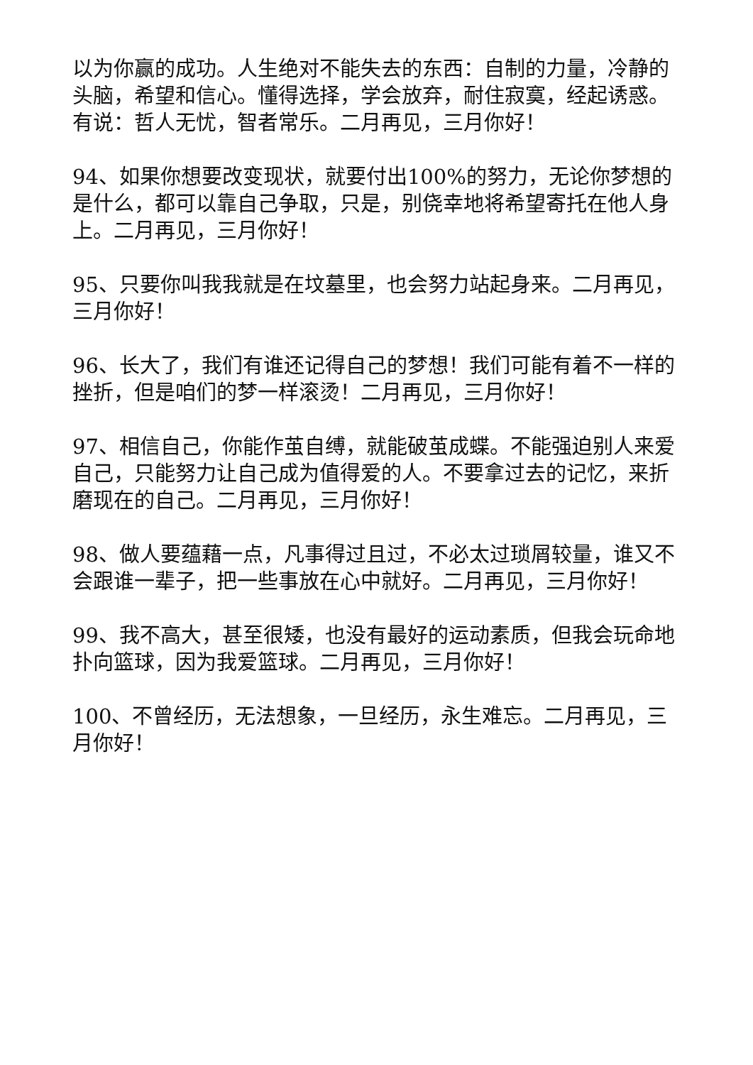以为你赢的成功。人生绝对不能失去的东西：自制的力量，冷静的头脑，希望和信心。懂得选择，学会放弃，耐住寂寞，经起诱惑。有说：哲人无忧，智者常乐。二月再见，三月你好！
94、如果你想要改变现状，就要付出100%的努力，无论你梦想的是什么，都可以靠自己争取，只是，别侥幸地将希望寄托在他人身上。二月再见，三月你好！
95、只要你叫我我就是在坟墓里，也会努力站起身来。二月再见，三月你好！
96、长大了，我们有谁还记得自己的梦想！我们可能有着不一样的挫折，但是咱们的梦一样滚烫！二月再见，三月你好！
97、相信自己，你能作茧自缚，就能破茧成蝶。不能强迫别人来爱自己，只能努力让自己成为值得爱的人。不要拿过去的记忆，来折磨现在的自己。二月再见，三月你好！
98、做人要蕴藉一点，凡事得过且过，不必太过琐屑较量，谁又不会跟谁一辈子，把一些事放在心中就好。二月再见，三月你好！
99、我不高大，甚至很矮，也没有最好的运动素质，但我会玩命地扑向篮球，因为我爱篮球。二月再见，三月你好！
100、不曾经历，无法想象，一旦经历，永生难忘。二月再见，三月你好！